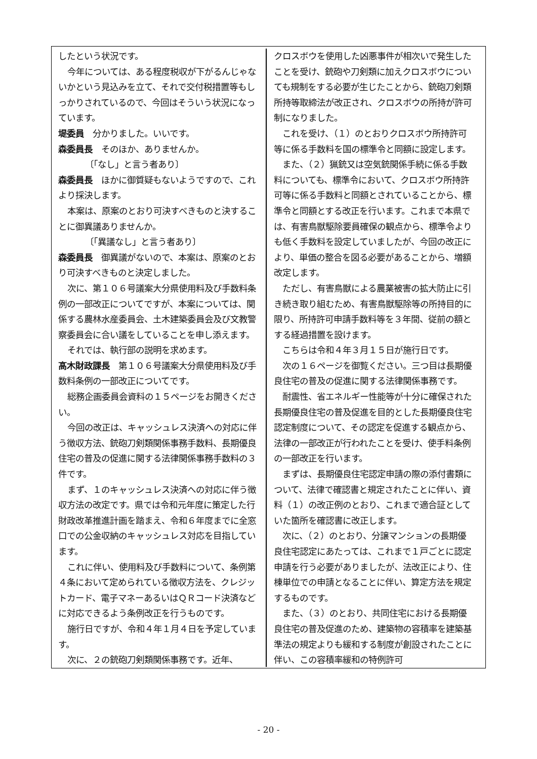したという状況です。
今年については、ある程度税収が下がるんじゃないかという見込みを立て、それで交付税措置等もしっかりされているので、今回はそういう状況になっています。
堤委員　分かりました。いいです。
森委員長　そのほか、ありませんか。
〔「なし」と言う者あり〕
森委員長　ほかに御質疑もないようですので、これより採決します。
本案は、原案のとおり可決すべきものと決することに御異議ありませんか。
〔「異議なし」と言う者あり〕
森委員長　御異議がないので、本案は、原案のとおり可決すべきものと決定しました。
次に、第１０６号議案大分県使用料及び手数料条例の一部改正についてですが、本案については、関係する農林水産委員会、土木建築委員会及び文教警察委員会に合い議をしていることを申し添えます。
それでは、執行部の説明を求めます。
髙木財政課長　第１０６号議案大分県使用料及び手数料条例の一部改正についてです。
総務企画委員会資料の１５ページをお開きください。
今回の改正は、キャッシュレス決済への対応に伴う徴収方法、銃砲刀剣類関係事務手数料、長期優良住宅の普及の促進に関する法律関係事務手数料の３件です。
まず、１のキャッシュレス決済への対応に伴う徴収方法の改定です。県では令和元年度に策定した行財政改革推進計画を踏まえ、令和６年度までに全窓口での公金収納のキャッシュレス対応を目指しています。
これに伴い、使用料及び手数料について、条例第４条において定められている徴収方法を、クレジットカード、電子マネーあるいはＱＲコード決済などに対応できるよう条例改正を行うものです。
施行日ですが、令和４年１月４日を予定しています。
次に、２の銃砲刀剣類関係事務です。近年、
クロスボウを使用した凶悪事件が相次いで発生したことを受け、銃砲や刀剣類に加えクロスボウについても規制をする必要が生じたことから、銃砲刀剣類所持等取締法が改正され、クロスボウの所持が許可制になりました。
これを受け、（１）のとおりクロスボウ所持許可等に係る手数料を国の標準令と同額に設定します。
また、（２）猟銃又は空気銃関係手続に係る手数料についても、標準令において、クロスボウ所持許可等に係る手数料と同額とされていることから、標準令と同額とする改正を行います。これまで本県では、有害鳥獣駆除要員確保の観点から、標準令よりも低く手数料を設定していましたが、今回の改正により、単価の整合を図る必要があることから、増額改定します。
ただし、有害鳥獣による農業被害の拡大防止に引き続き取り組むため、有害鳥獣駆除等の所持目的に限り、所持許可申請手数料等を３年間、従前の額とする経過措置を設けます。
こちらは令和４年３月１５日が施行日です。
次の１６ページを御覧ください。三つ目は長期優良住宅の普及の促進に関する法律関係事務です。
耐震性、省エネルギー性能等が十分に確保された長期優良住宅の普及促進を目的とした長期優良住宅認定制度について、その認定を促進する観点から、法律の一部改正が行われたことを受け、使手料条例の一部改正を行います。
まずは、長期優良住宅認定申請の際の添付書類について、法律で確認書と規定されたことに伴い、資料（１）の改正例のとおり、これまで適合証としていた箇所を確認書に改正します。
次に、（２）のとおり、分譲マンションの長期優良住宅認定にあたっては、これまで１戸ごとに認定申請を行う必要がありましたが、法改正により、住棟単位での申請となることに伴い、算定方法を規定するものです。
また、（３）のとおり、共同住宅における長期優良住宅の普及促進のため、建築物の容積率を建築基準法の規定よりも緩和する制度が創設されたことに伴い、この容積率緩和の特例許可
- 20 -